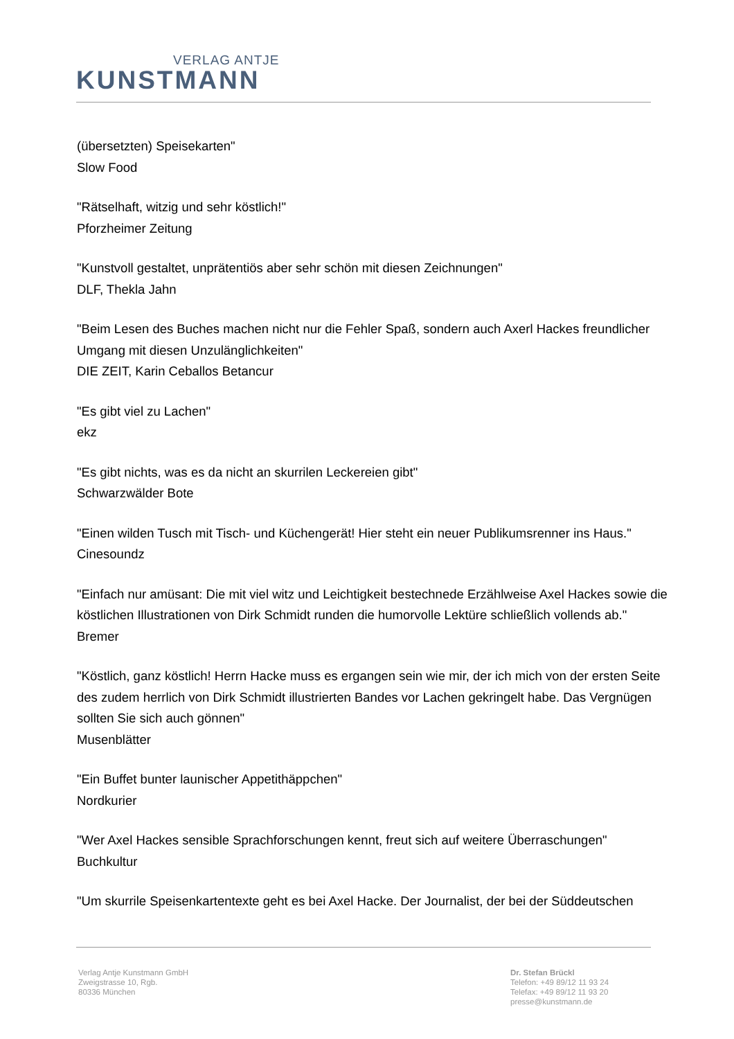VERLAG ANTJE
KUNSTMANN
(übersetzten) Speisekarten"
Slow Food
"Rätselhaft, witzig und sehr köstlich!"
Pforzheimer Zeitung
"Kunstvoll gestaltet, unprätentiös aber sehr schön mit diesen Zeichnungen"
DLF, Thekla Jahn
"Beim Lesen des Buches machen nicht nur die Fehler Spaß, sondern auch Axerl Hackes freundlicher Umgang mit diesen Unzulänglichkeiten"
DIE ZEIT, Karin Ceballos Betancur
"Es gibt viel zu Lachen"
ekz
"Es gibt nichts, was es da nicht an skurrilen Leckereien gibt"
Schwarzwälder Bote
"Einen wilden Tusch mit Tisch- und Küchengerät! Hier steht ein neuer Publikumsrenner ins Haus."
Cinesoundz
"Einfach nur amüsant: Die mit viel witz und Leichtigkeit bestechnede Erzählweise Axel Hackes sowie die köstlichen Illustrationen von Dirk Schmidt runden die humorvolle Lektüre schließlich vollends ab."
Bremer
"Köstlich, ganz köstlich! Herrn Hacke muss es ergangen sein wie mir, der ich mich von der ersten Seite des zudem herrlich von Dirk Schmidt illustrierten Bandes vor Lachen gekringelt habe. Das Vergnügen sollten Sie sich auch gönnen"
Musenblätter
"Ein Buffet bunter launischer Appetithäppchen"
Nordkurier
"Wer Axel Hackes sensible Sprachforschungen kennt, freut sich auf weitere Überraschungen"
Buchkultur
"Um skurrile Speisenkartentexte geht es bei Axel Hacke. Der Journalist, der bei der Süddeutschen
Verlag Antje Kunstmann GmbH
Zweigstrasse 10, Rgb.
80336 München
Dr. Stefan Brückl
Telefon: +49 89/12 11 93 24
Telefax: +49 89/12 11 93 20
presse@kunstmann.de